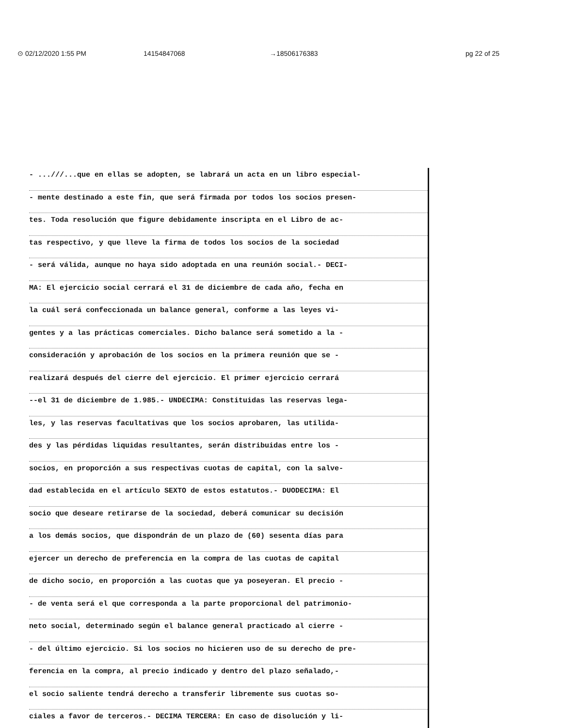⊙ 02/12/2020 1:55 PM 14154847068 →18506176383 pg 22 of 25
- ...///...que en ellas se adopten, se labrará un acta en un libro especial-
- mente destinado a este fin, que será firmada por todos los socios presen-
tes. Toda resolución que figure debidamente inscripta en el Libro de ac-
tas respectivo, y que lleve la firma de todos los socios de la sociedad
- será válida, aunque no haya sido adoptada en una reunión social.- DECI-
MA: El ejercicio social cerrará el 31 de diciembre de cada año, fecha en
la cuál será confeccionada un balance general, conforme a las leyes vi-
gentes y a las prácticas comerciales. Dicho balance será sometido a la -
consideración y aprobación de los socios en la primera reunión que se -
realizará después del cierre del ejercicio. El primer ejercicio cerrará
--el 31 de diciembre de 1.985.- UNDECIMA: Constituidas las reservas lega-
les, y las reservas facultativas que los socios aprobaren, las utilida-
des y las pérdidas liquidas resultantes, serán distribuidas entre los -
socios, en proporción a sus respectivas cuotas de capital, con la salve-
dad establecida en el artículo SEXTO de estos estatutos.- DUODECIMA: El
socio que deseare retirarse de la sociedad, deberá comunicar su decisión
a los demás socios, que dispondrán de un plazo de (60) sesenta días para
ejercer un derecho de preferencia en la compra de las cuotas de capital
de dicho socio, en proporción a las cuotas que ya poseyeran. El precio -
- de venta será el que corresponda a la parte proporcional del patrimonio-
neto social, determinado según el balance general practicado al cierre -
- del último ejercicio. Si los socios no hicieren uso de su derecho de pre-
ferencia en la compra, al precio indicado y dentro del plazo señalado,-
el socio saliente tendrá derecho a transferir libremente sus cuotas so-
ciales a favor de terceros.- DECIMA TERCERA: En caso de disolución y li-